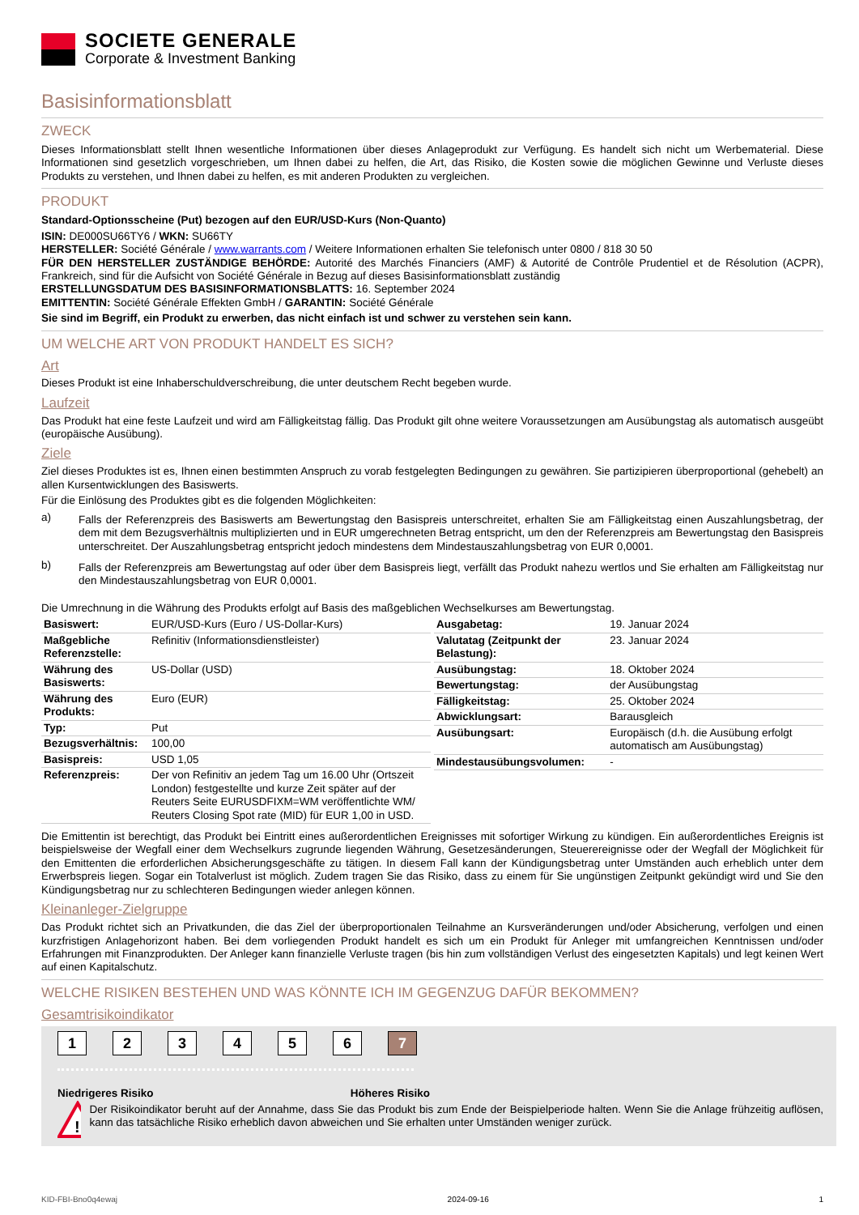SOCIETE GENERALE
Corporate & Investment Banking
Basisinformationsblatt
ZWECK
Dieses Informationsblatt stellt Ihnen wesentliche Informationen über dieses Anlageprodukt zur Verfügung. Es handelt sich nicht um Werbematerial. Diese Informationen sind gesetzlich vorgeschrieben, um Ihnen dabei zu helfen, die Art, das Risiko, die Kosten sowie die möglichen Gewinne und Verluste dieses Produkts zu verstehen, und Ihnen dabei zu helfen, es mit anderen Produkten zu vergleichen.
PRODUKT
Standard-Optionsscheine (Put) bezogen auf den EUR/USD-Kurs (Non-Quanto)
ISIN: DE000SU66TY6 / WKN: SU66TY
HERSTELLER: Société Générale / www.warrants.com / Weitere Informationen erhalten Sie telefonisch unter 0800 / 818 30 50
FÜR DEN HERSTELLER ZUSTÄNDIGE BEHÖRDE: Autorité des Marchés Financiers (AMF) & Autorité de Contrôle Prudentiel et de Résolution (ACPR), Frankreich, sind für die Aufsicht von Société Générale in Bezug auf dieses Basisinformationsblatt zuständig
ERSTELLUNGSDATUM DES BASISINFORMATIONSBLATTS: 16. September 2024
EMITTENTIN: Société Générale Effekten GmbH / GARANTIN: Société Générale
Sie sind im Begriff, ein Produkt zu erwerben, das nicht einfach ist und schwer zu verstehen sein kann.
UM WELCHE ART VON PRODUKT HANDELT ES SICH?
Art
Dieses Produkt ist eine Inhaberschuldverschreibung, die unter deutschem Recht begeben wurde.
Laufzeit
Das Produkt hat eine feste Laufzeit und wird am Fälligkeitstag fällig. Das Produkt gilt ohne weitere Voraussetzungen am Ausübungstag als automatisch ausgeübt (europäische Ausübung).
Ziele
Ziel dieses Produktes ist es, Ihnen einen bestimmten Anspruch zu vorab festgelegten Bedingungen zu gewähren. Sie partizipieren überproportional (gehebelt) an allen Kursentwicklungen des Basiswerts.
Für die Einlösung des Produktes gibt es die folgenden Möglichkeiten:
a)
Falls der Referenzpreis des Basiswerts am Bewertungstag den Basispreis unterschreitet, erhalten Sie am Fälligkeitstag einen Auszahlungsbetrag, der dem mit dem Bezugsverhältnis multiplizierten und in EUR umgerechneten Betrag entspricht, um den der Referenzpreis am Bewertungstag den Basispreis unterschreitet. Der Auszahlungsbetrag entspricht jedoch mindestens dem Mindestauszahlungsbetrag von EUR 0,0001.
b)
Falls der Referenzpreis am Bewertungstag auf oder über dem Basispreis liegt, verfällt das Produkt nahezu wertlos und Sie erhalten am Fälligkeitstag nur den Mindestauszahlungsbetrag von EUR 0,0001.
Die Umrechnung in die Währung des Produkts erfolgt auf Basis des maßgeblichen Wechselkurses am Bewertungstag.
| Basiswert: | EUR/USD-Kurs (Euro / US-Dollar-Kurs) |
| Maßgebliche Referenzstelle: | Refinitiv (Informationsdienstleister) |
| Währung des Basiswerts: | US-Dollar (USD) |
| Währung des Produkts: | Euro (EUR) |
| Typ: | Put |
| Bezugsverhältnis: | 100,00 |
| Basispreis: | USD 1,05 |
| Referenzpreis: | Der von Refinitiv an jedem Tag um 16.00 Uhr (Ortszeit London) festgestellte und kurze Zeit später auf der Reuters Seite EURUSDFIXM=WM veröffentlichte WM/ Reuters Closing Spot rate (MID) für EUR 1,00 in USD. |
| Ausgabetag: | 19. Januar 2024 |
| Valutatag (Zeitpunkt der Belastung): | 23. Januar 2024 |
| Ausübungstag: | 18. Oktober 2024 |
| Bewertungstag: | der Ausübungstag |
| Fälligkeitstag: | 25. Oktober 2024 |
| Abwicklungsart: | Barausgleich |
| Ausübungsart: | Europäisch (d.h. die Ausübung erfolgt automatisch am Ausübungstag) |
| Mindestausübungsvolumen: | - |
Die Emittentin ist berechtigt, das Produkt bei Eintritt eines außerordentlichen Ereignisses mit sofortiger Wirkung zu kündigen. Ein außerordentliches Ereignis ist beispielsweise der Wegfall einer dem Wechselkurs zugrunde liegenden Währung, Gesetzesänderungen, Steuerereignisse oder der Wegfall der Möglichkeit für den Emittenten die erforderlichen Absicherungsgeschäfte zu tätigen. In diesem Fall kann der Kündigungsbetrag unter Umständen auch erheblich unter dem Erwerbspreis liegen. Sogar ein Totalverlust ist möglich. Zudem tragen Sie das Risiko, dass zu einem für Sie ungünstigen Zeitpunkt gekündigt wird und Sie den Kündigungsbetrag nur zu schlechteren Bedingungen wieder anlegen können.
Kleinanleger-Zielgruppe
Das Produkt richtet sich an Privatkunden, die das Ziel der überproportionalen Teilnahme an Kursveränderungen und/oder Absicherung, verfolgen und einen kurzfristigen Anlagehorizont haben. Bei dem vorliegenden Produkt handelt es sich um ein Produkt für Anleger mit umfangreichen Kenntnissen und/oder Erfahrungen mit Finanzprodukten. Der Anleger kann finanzielle Verluste tragen (bis hin zum vollständigen Verlust des eingesetzten Kapitals) und legt keinen Wert auf einen Kapitalschutz.
WELCHE RISIKEN BESTEHEN UND WAS KÖNNTE ICH IM GEGENZUG DAFÜR BEKOMMEN?
Gesamtrisikoindikator
1 2 3 4 5 6 7
Niedrigeres Risiko Höheres Risiko
!
Der Risikoindikator beruht auf der Annahme, dass Sie das Produkt bis zum Ende der Beispielperiode halten. Wenn Sie die Anlage frühzeitig auflösen, kann das tatsächliche Risiko erheblich davon abweichen und Sie erhalten unter Umständen weniger zurück.
KID-FBI-Bno0q4ewaj 2024-09-16 1